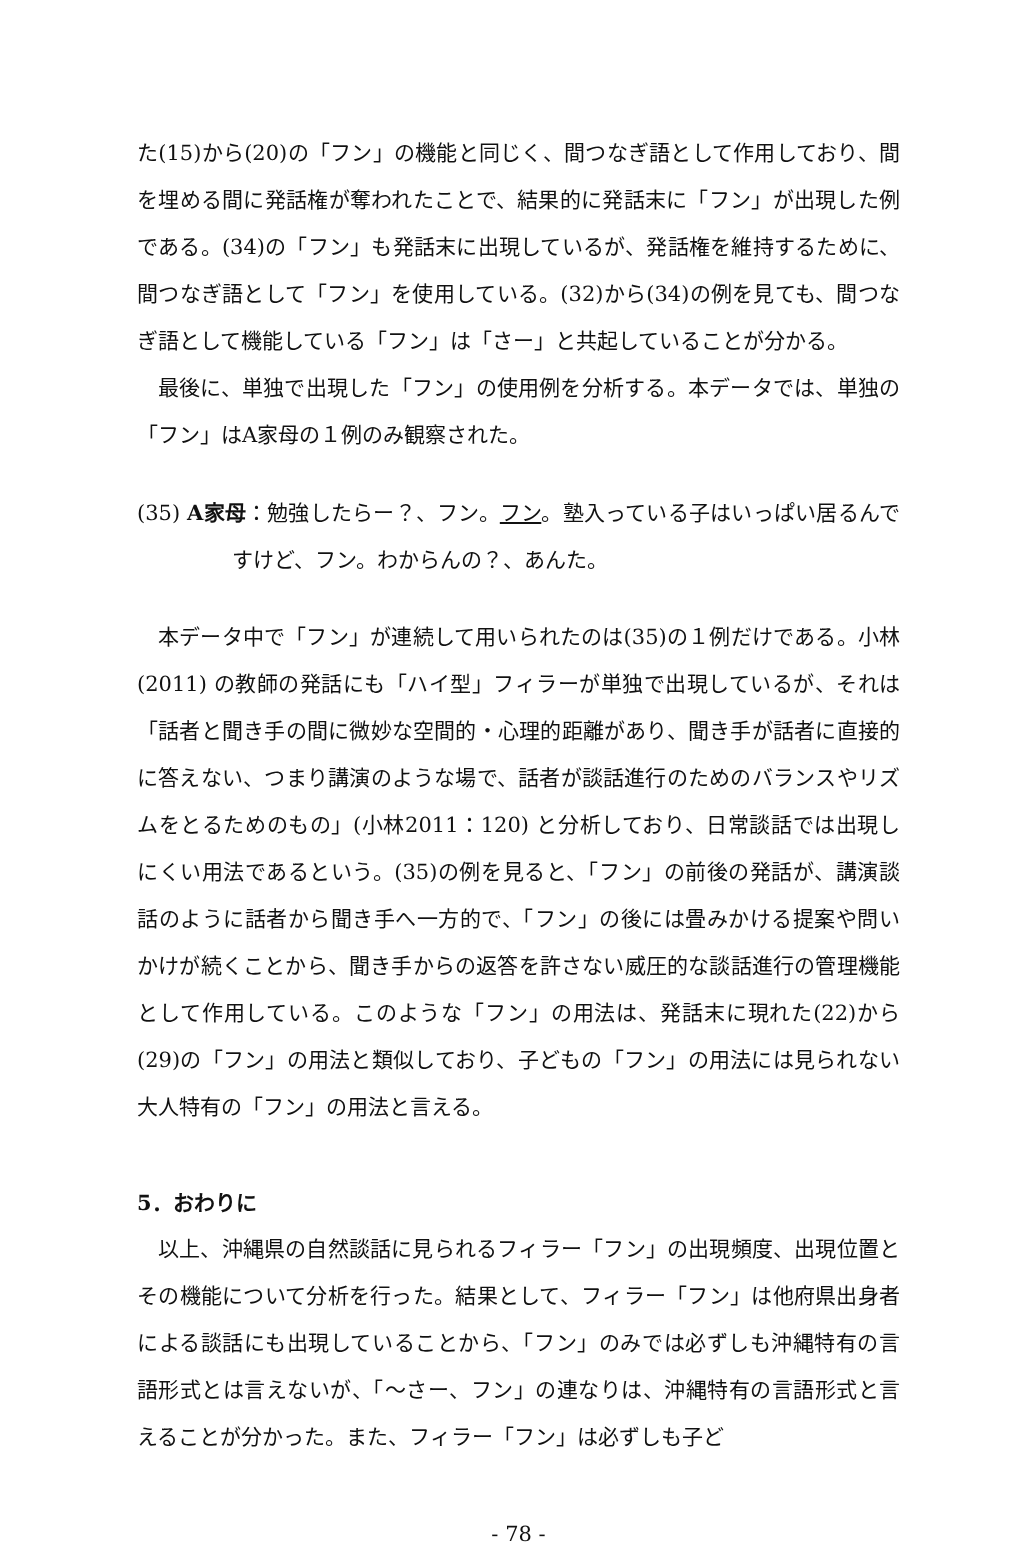た(15)から(20)の「フン」の機能と同じく、間つなぎ語として作用しており、間を埋める間に発話権が奪われたことで、結果的に発話末に「フン」が出現した例である。(34)の「フン」も発話末に出現しているが、発話権を維持するために、間つなぎ語として「フン」を使用している。(32)から(34)の例を見ても、間つなぎ語として機能している「フン」は「さー」と共起していることが分かる。
最後に、単独で出現した「フン」の使用例を分析する。本データでは、単独の「フン」はA家母の１例のみ観察された。
(35) A家母：勉強したらー？、フン。フン。塾入っている子はいっぱい居るんですけど、フン。わからんの？、あんた。
本データ中で「フン」が連続して用いられたのは(35)の１例だけである。小林(2011) の教師の発話にも「ハイ型」フィラーが単独で出現しているが、それは「話者と聞き手の間に微妙な空間的・心理的距離があり、聞き手が話者に直接的に答えない、つまり講演のような場で、話者が談話進行のためのバランスやリズムをとるためのもの」(小林2011：120) と分析しており、日常談話では出現しにくい用法であるという。(35)の例を見ると、「フン」の前後の発話が、講演談話のように話者から聞き手へ一方的で、「フン」の後には畳みかける提案や問いかけが続くことから、聞き手からの返答を許さない威圧的な談話進行の管理機能として作用している。このような「フン」の用法は、発話末に現れた(22)から(29)の「フン」の用法と類似しており、子どもの「フン」の用法には見られない大人特有の「フン」の用法と言える。
5．おわりに
以上、沖縄県の自然談話に見られるフィラー「フン」の出現頻度、出現位置とその機能について分析を行った。結果として、フィラー「フン」は他府県出身者による談話にも出現していることから、「フン」のみでは必ずしも沖縄特有の言語形式とは言えないが、「～さー、フン」の連なりは、沖縄特有の言語形式と言えることが分かった。また、フィラー「フン」は必ずしも子ど
- 78 -